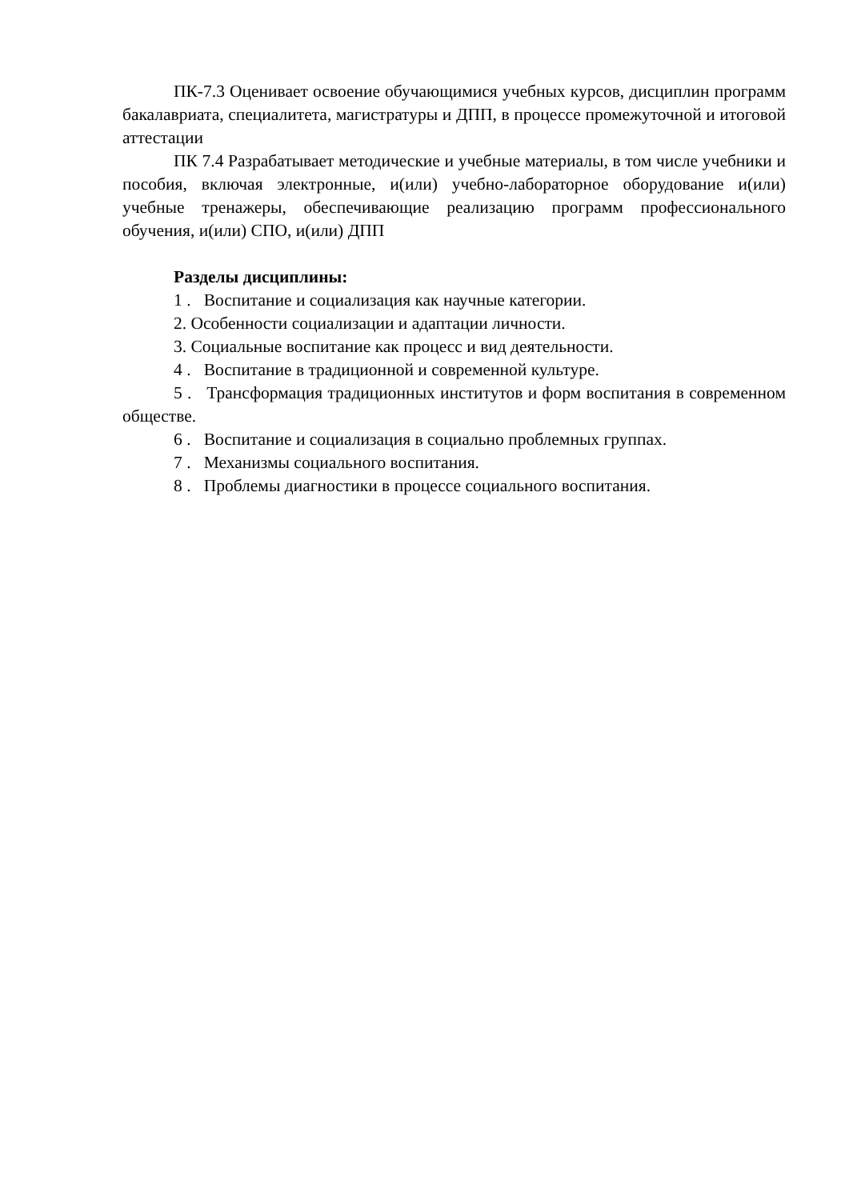ПК-7.3 Оценивает освоение обучающимися учебных курсов, дисциплин программ бакалавриата, специалитета, магистратуры и ДПП, в процессе промежуточной и итоговой аттестации
ПК 7.4 Разрабатывает методические и учебные материалы, в том числе учебники и пособия, включая электронные, и(или) учебно-лабораторное оборудование и(или) учебные тренажеры, обеспечивающие реализацию программ профессионального обучения, и(или) СПО, и(или) ДПП
Разделы дисциплины:
1 . Воспитание и социализация как научные категории.
2. Особенности социализации и адаптации личности.
3. Социальные воспитание как процесс и вид деятельности.
4 . Воспитание в традиционной и современной культуре.
5 . Трансформация традиционных институтов и форм воспитания в современном обществе.
6 . Воспитание и социализация в социально проблемных группах.
7 . Механизмы социального воспитания.
8 . Проблемы диагностики в процессе социального воспитания.